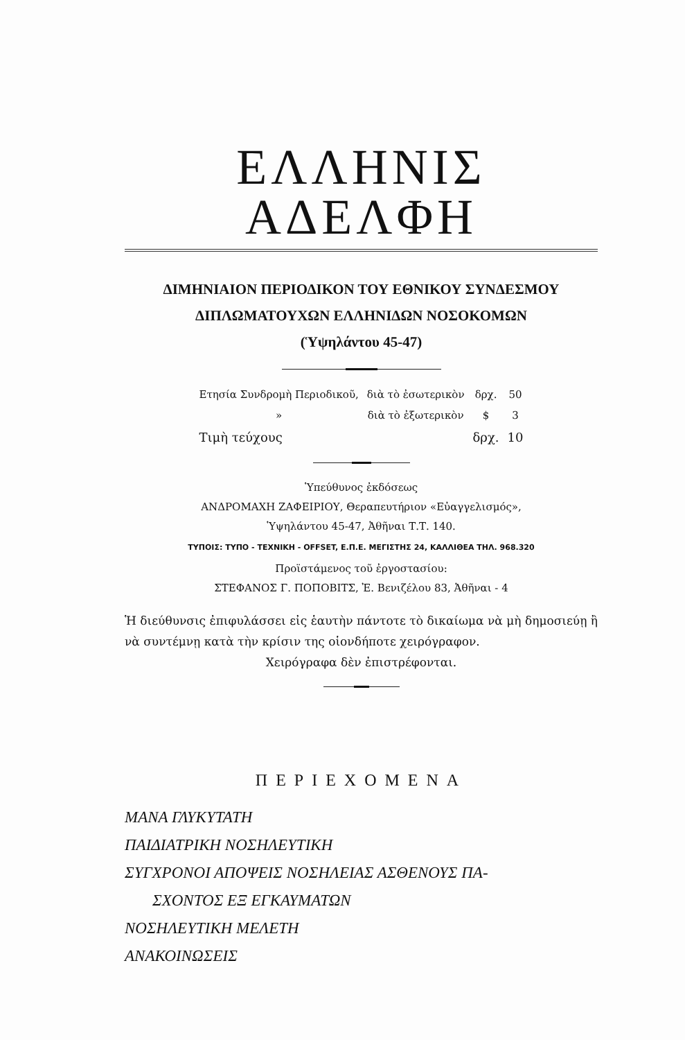ΕΛΛΗΝΙΣ ΑΔΕΛΦΗ
ΔΙΜΗΝΙΑΙΟΝ ΠΕΡΙΟΔΙΚΟΝ ΤΟΥ ΕΘΝΙΚΟΥ ΣΥΝΔΕΣΜΟΥ
ΔΙΠΛΩΜΑΤΟΥΧΩΝ ΕΛΛΗΝΙΔΩΝ ΝΟΣΟΚΟΜΩΝ
(Ὑψηλάντου 45-47)
| Ετησία Συνδρομὴ Περιοδικοῦ, | διὰ τὸ ἐσωτερικὸν | δρχ. | 50 |
| » | διὰ τὸ ἐξωτερικὸν | $ | 3 |
| Τιμὴ τεύχους | | δρχ. | 10 |
Ὑπεύθυνος ἐκδόσεως
ΑΝΔΡΟΜΑΧΗ ΖΑΦΕΙΡΙΟΥ, Θεραπευτήριον «Εὐαγγελισμός»,
Ὑψηλάντου 45-47, Ἀθῆναι Τ.Τ. 140.
ΤΥΠΟΙΣ: ΤΥΠΟ - ΤΕΧΝΙΚΗ - OFFSET, Ε.Π.Ε. ΜΕΓΙΣΤΗΣ 24, ΚΑΛΛΙΘΕΑ ΤΗΛ. 968.320
Προϊστάμενος τοῦ ἐργοστασίου:
ΣΤΕΦΑΝΟΣ Γ. ΠΟΠΟΒΙΤΣ, Ἐ. Βενιζέλου 83, Ἀθῆναι - 4
Ἡ διεύθυνσις ἐπιφυλάσσει εἰς ἑαυτὴν πάντοτε τὸ δικαίωμα νὰ μὴ δημοσιεύῃ ἢ νὰ συντέμνῃ κατὰ τὴν κρίσιν της οἱονδήποτε χειρόγραφον.
Χειρόγραφα δὲν ἐπιστρέφονται.
ΠΕΡΙΕΧΟΜΕΝΑ
ΜΑΝΑ ΓΛΥΚΥΤΑΤΗ
ΠΑΙΔΙΑΤΡΙΚΗ ΝΟΣΗΛΕΥΤΙΚΗ
ΣΥΓΧΡΟΝΟΙ ΑΠΟΨΕΙΣ ΝΟΣΗΛΕΙΑΣ ΑΣΘΕΝΟΥΣ ΠΑ-
ΣΧΟΝΤΟΣ ΕΞ ΕΓΚΑΥΜΑΤΩΝ
ΝΟΣΗΛΕΥΤΙΚΗ ΜΕΛΕΤΗ
ΑΝΑΚΟΙΝΩΣΕΙΣ